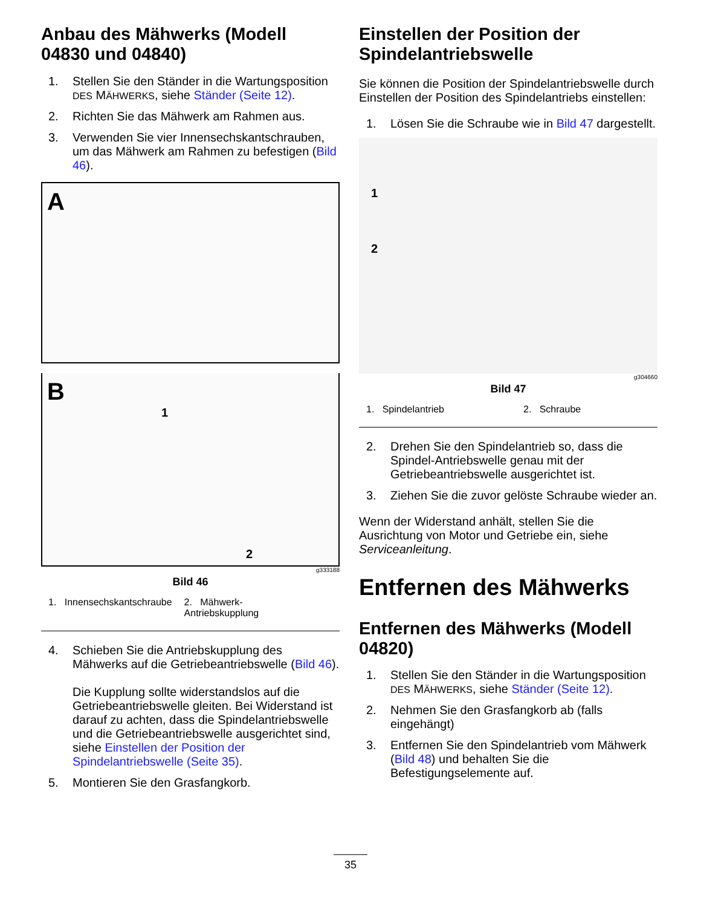Anbau des Mähwerks (Modell 04830 und 04840)
1. Stellen Sie den Ständer in die Wartungsposition DES MÄHWERKS, siehe Ständer (Seite 12).
2. Richten Sie das Mähwerk am Rahmen aus.
3. Verwenden Sie vier Innensechskantschrauben, um das Mähwerk am Rahmen zu befestigen (Bild 46).
A 1
B 2
g333188
Bild 46
1. Innensechskantschraube 2. Mähwerk-
Antriebskupplung
4. Schieben Sie die Antriebskupplung des Mähwerks auf die Getriebeantriebswelle (Bild 46).
Die Kupplung sollte widerstandslos auf die Getriebeantriebswelle gleiten. Bei Widerstand ist darauf zu achten, dass die Spindelantriebswelle und die Getriebeantriebswelle ausgerichtet sind, siehe Einstellen der Position der Spindelantriebswelle (Seite 35).
5. Montieren Sie den Grasfangkorb.
Einstellen der Position der Spindelantriebswelle
Sie können die Position der Spindelantriebswelle durch Einstellen der Position des Spindelantriebs einstellen:
1. Lösen Sie die Schraube wie in Bild 47 dargestellt.
1
2
g304660
Bild 47
1. Spindelantrieb 2. Schraube
2. Drehen Sie den Spindelantrieb so, dass die Spindel-Antriebswelle genau mit der Getriebeantriebswelle ausgerichtet ist.
3. Ziehen Sie die zuvor gelöste Schraube wieder an.
Wenn der Widerstand anhält, stellen Sie die Ausrichtung von Motor und Getriebe ein, siehe Serviceanleitung.
Entfernen des Mähwerks
Entfernen des Mähwerks (Modell 04820)
1. Stellen Sie den Ständer in die Wartungsposition DES MÄHWERKS, siehe Ständer (Seite 12).
2. Nehmen Sie den Grasfangkorb ab (falls eingehängt)
3. Entfernen Sie den Spindelantrieb vom Mähwerk (Bild 48) und behalten Sie die Befestigungselemente auf.
35